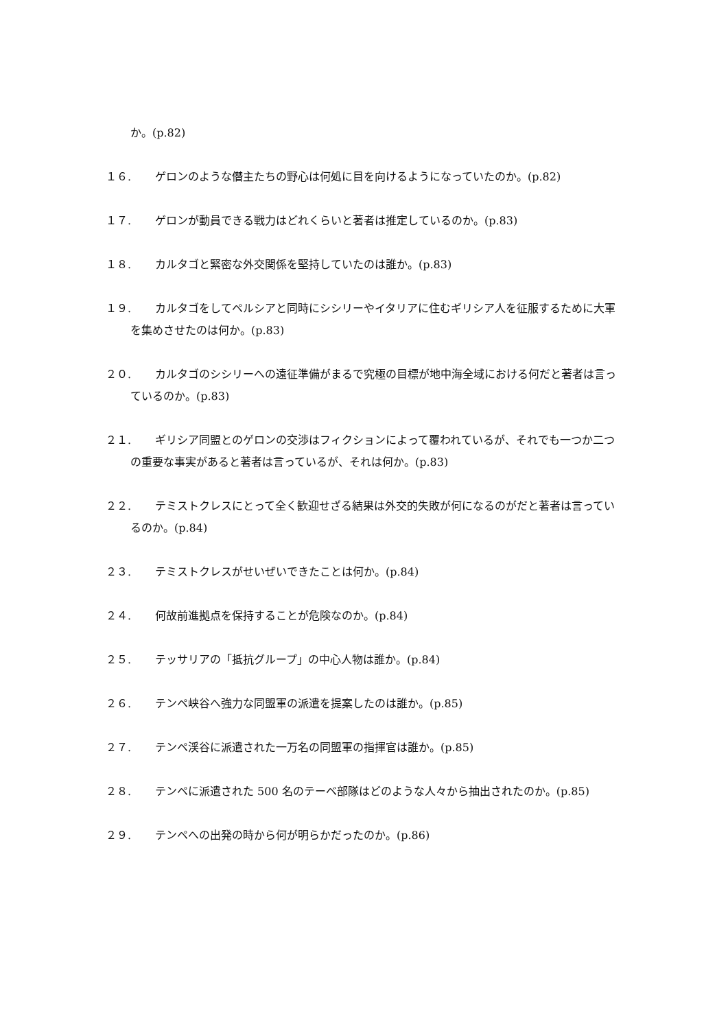か。(p.82)
１６. ゲロンのような僭主たちの野心は何処に目を向けるようになっていたのか。(p.82)
１７. ゲロンが動員できる戦力はどれくらいと著者は推定しているのか。(p.83)
１８. カルタゴと緊密な外交関係を堅持していたのは誰か。(p.83)
１９. カルタゴをしてペルシアと同時にシシリーやイタリアに住むギリシア人を征服するために大軍を集めさせたのは何か。(p.83)
２０. カルタゴのシシリーへの遠征準備がまるで究極の目標が地中海全域における何だと著者は言っているのか。(p.83)
２１. ギリシア同盟とのゲロンの交渉はフィクションによって覆われているが、それでも一つか二つの重要な事実があると著者は言っているが、それは何か。(p.83)
２２. テミストクレスにとって全く歓迎せざる結果は外交的失敗が何になるのがだと著者は言っているのか。(p.84)
２３. テミストクレスがせいぜいできたことは何か。(p.84)
２４. 何故前進拠点を保持することが危険なのか。(p.84)
２５. テッサリアの「抵抗グループ」の中心人物は誰か。(p.84)
２６. テンペ峡谷へ強力な同盟軍の派遣を提案したのは誰か。(p.85)
２７. テンペ渓谷に派遣された一万名の同盟軍の指揮官は誰か。(p.85)
２８. テンペに派遣された 500 名のテーベ部隊はどのような人々から抽出されたのか。(p.85)
２９. テンペへの出発の時から何が明らかだったのか。(p.86)